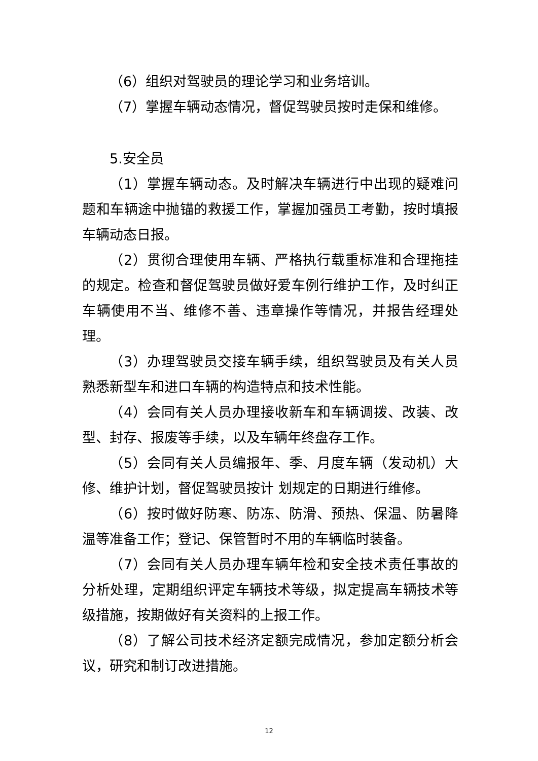（6）组织对驾驶员的理论学习和业务培训。
（7）掌握车辆动态情况，督促驾驶员按时走保和维修。
5.安全员
（1）掌握车辆动态。及时解决车辆进行中出现的疑难问题和车辆途中抛锚的救援工作，掌握加强员工考勤，按时填报车辆动态日报。
（2）贯彻合理使用车辆、严格执行载重标准和合理拖挂的规定。检查和督促驾驶员做好爱车例行维护工作，及时纠正车辆使用不当、维修不善、违章操作等情况，并报告经理处理。
（3）办理驾驶员交接车辆手续，组织驾驶员及有关人员熟悉新型车和进口车辆的构造特点和技术性能。
（4）会同有关人员办理接收新车和车辆调拨、改装、改型、封存、报废等手续，以及车辆年终盘存工作。
（5）会同有关人员编报年、季、月度车辆（发动机）大修、维护计划，督促驾驶员按计 划规定的日期进行维修。
（6）按时做好防寒、防冻、防滑、预热、保温、防暑降温等准备工作；登记、保管暂时不用的车辆临时装备。
（7）会同有关人员办理车辆年检和安全技术责任事故的分析处理，定期组织评定车辆技术等级，拟定提高车辆技术等级措施，按期做好有关资料的上报工作。
（8）了解公司技术经济定额完成情况，参加定额分析会议，研究和制订改进措施。
12